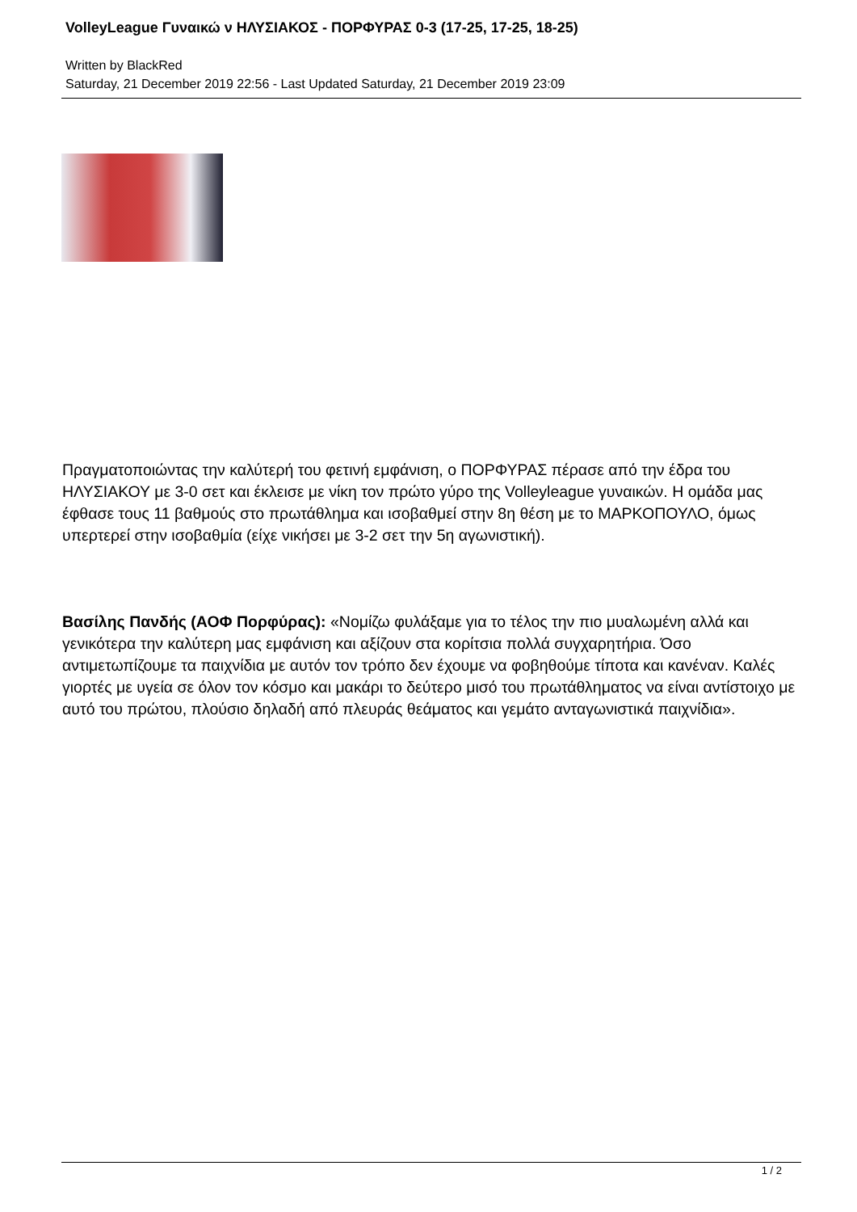VolleyLeague Γυναικώ ν ΗΛΥΣΙΑΚΟΣ - ΠΟΡΦΥΡΑΣ 0-3 (17-25, 17-25, 18-25)
Written by BlackRed
Saturday, 21 December 2019 22:56 - Last Updated Saturday, 21 December 2019 23:09
Πραγματοποιώντας την καλύτερή του φετινή εμφάνιση, ο ΠΟΡΦΥΡΑΣ πέρασε από την έδρα του ΗΛΥΣΙΑΚΟΥ με 3-0 σετ και έκλεισε με νίκη τον πρώτο γύρο της Volleyleague γυναικών. Η ομάδα μας έφθασε τους 11 βαθμούς στο πρωτάθλημα και ισοβαθμεί στην 8η θέση με το ΜΑΡΚΟΠΟΥΛΟ, όμως υπερτερεί στην ισοβαθμία (είχε νικήσει με 3-2 σετ την 5η αγωνιστική).
Βασίλης Πανδής (ΑΟΦ Πορφύρας): «Νομίζω φυλάξαμε για το τέλος την πιο μυαλωμένη αλλά και γενικότερα την καλύτερη μας εμφάνιση και αξίζουν στα κορίτσια πολλά συγχαρητήρια. Όσο αντιμετωπίζουμε τα παιχνίδια με αυτόν τον τρόπο δεν έχουμε να φοβηθούμε τίποτα και κανέναν. Καλές γιορτές με υγεία σε όλον τον κόσμο και μακάρι το δεύτερο μισό του πρωτάθληματος να είναι αντίστοιχο με αυτό του πρώτου, πλούσιο δηλαδή από πλευράς θεάματος και γεμάτο ανταγωνιστικά παιχνίδια».
1 / 2